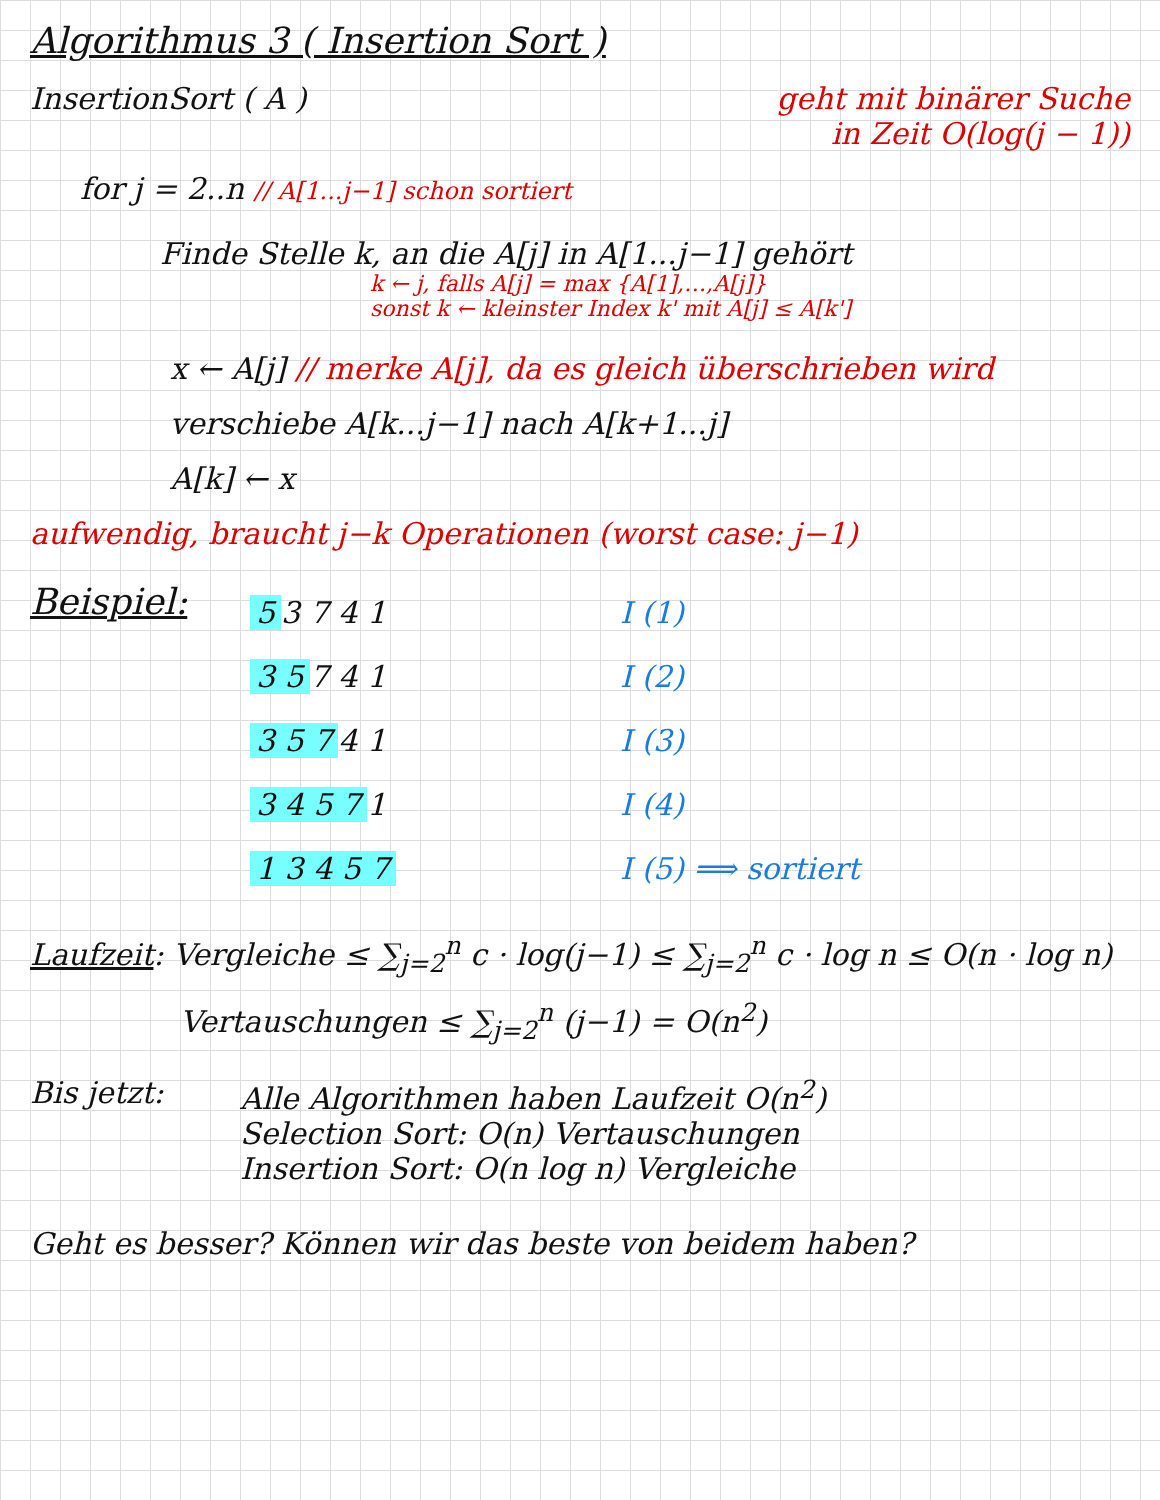Algorithmus 3 ( Insertion Sort )
InsertionSort ( A ) geht mit binärer Suche
in Zeit O(log(j − 1))
for j = 2..n // A[1...j−1] schon sortiert
Finde Stelle k, an die A[j] in A[1...j−1] gehört
k ← j, falls A[j] = max {A[1],…,A[j]}
sonst k ← kleinster Index k' mit A[j] ≤ A[k']
x ← A[j] // merke A[j], da es gleich überschrieben wird
verschiebe A[k...j−1] nach A[k+1...j]
A[k] ← x
aufwendig, braucht j−k Operationen (worst case: j−1)
Beispiel:
5 3 7 4 1
3 5 7 4 1
3 5 7 4 1
3 4 5 7 1
1 3 4 5 7
I (1)
I (2)
I (3)
I (4)
I (5) ⟹ sortiert
Laufzeit: Vergleiche ≤ ∑<sub>j=2</sub><sup>n</sup> c · log(j−1) ≤ ∑<sub>j=2</sub><sup>n</sup> c · log n ≤ O(n · log n)
Vertauschungen ≤ ∑<sub>j=2</sub><sup>n</sup> (j−1) = O(n<sup>2</sup>)
Bis jetzt: Alle Algorithmen haben Laufzeit O(n<sup>2</sup>)
Selection Sort: O(n) Vertauschungen
Insertion Sort: O(n log n) Vergleiche
Geht es besser? Können wir das beste von beidem haben?